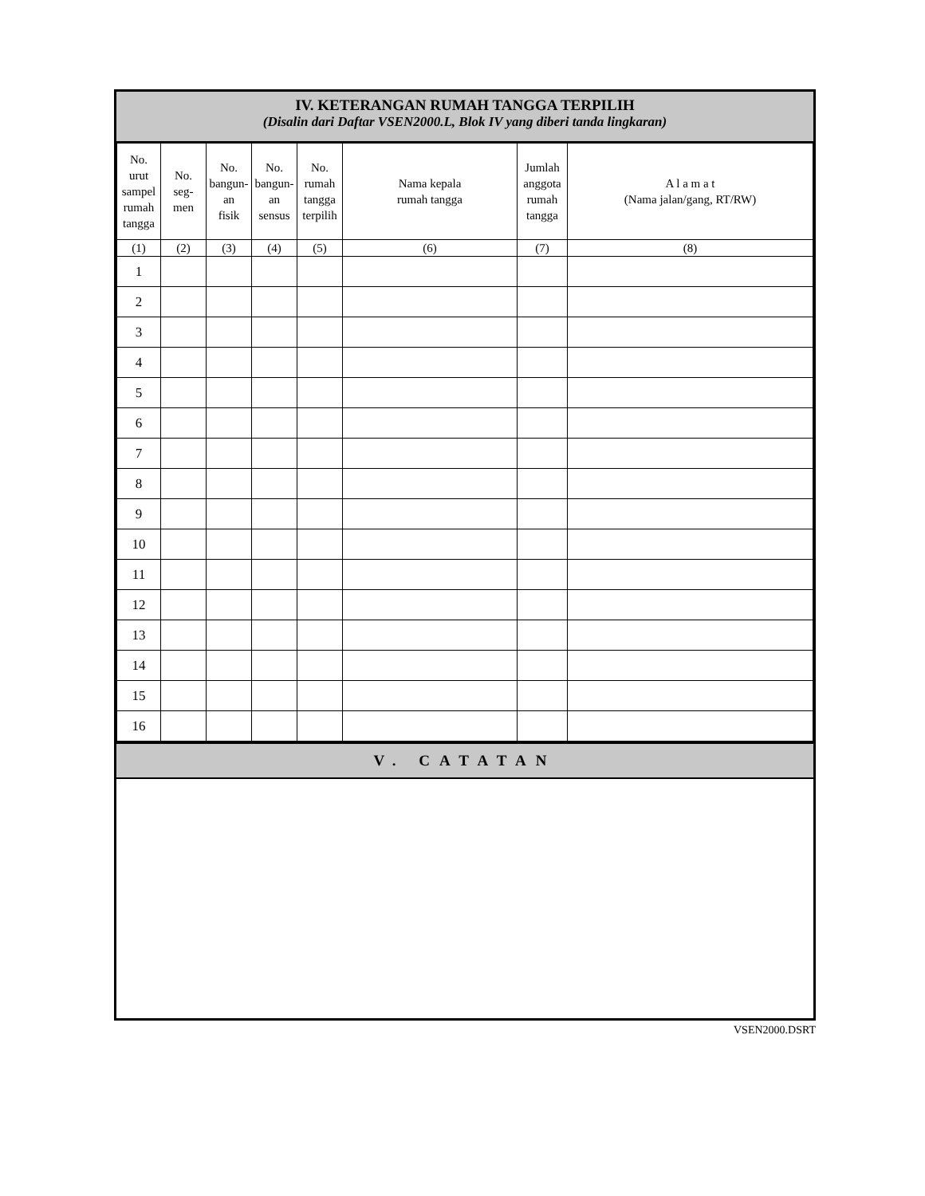IV. KETERANGAN RUMAH TANGGA TERPILIH
(Disalin dari Daftar VSEN2000.L, Blok IV yang diberi tanda lingkaran)
| No. urut sampel rumah tangga | No. seg- men | No. bangun- an fisik | No. bangun- an sensus | No. rumah tangga terpilih | Nama kepala rumah tangga | Jumlah anggota rumah tangga | A l a m a t (Nama jalan/gang, RT/RW) |
| --- | --- | --- | --- | --- | --- | --- | --- |
| (1) | (2) | (3) | (4) | (5) | (6) | (7) | (8) |
| 1 | | | | | | | |
| 2 | | | | | | | |
| 3 | | | | | | | |
| 4 | | | | | | | |
| 5 | | | | | | | |
| 6 | | | | | | | |
| 7 | | | | | | | |
| 8 | | | | | | | |
| 9 | | | | | | | |
| 10 | | | | | | | |
| 11 | | | | | | | |
| 12 | | | | | | | |
| 13 | | | | | | | |
| 14 | | | | | | | |
| 15 | | | | | | | |
| 16 | | | | | | | |
V. CATATAN
VSEN2000.DSRT